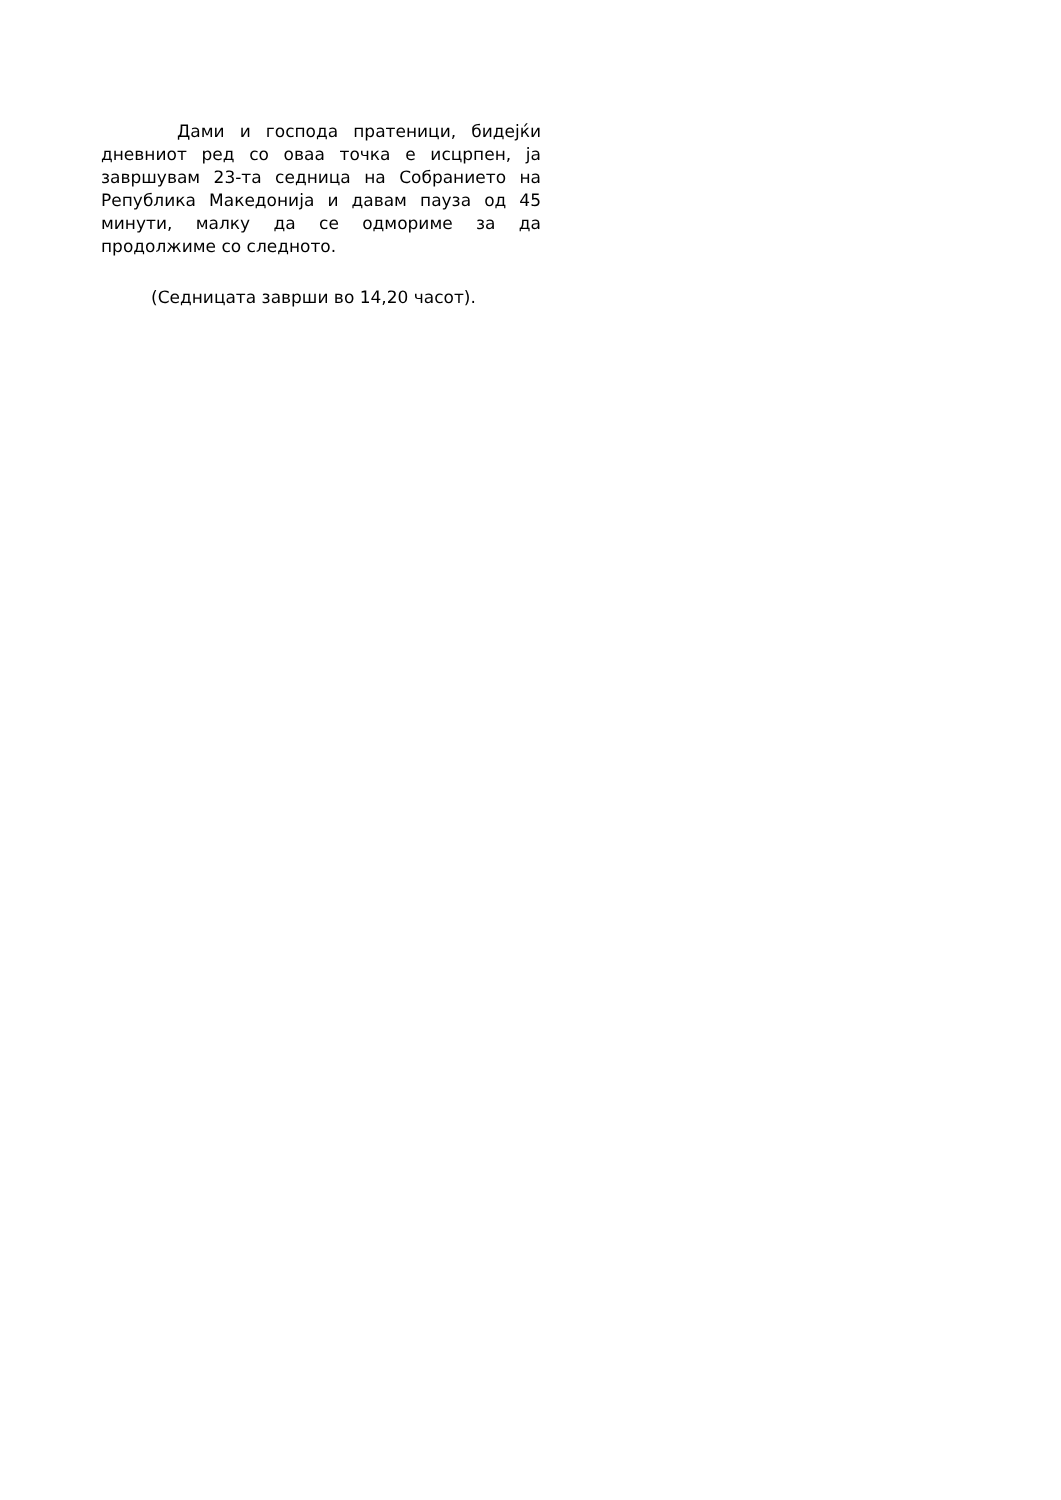Дами и господа пратеници, бидејќи дневниот ред со оваа точка е исцрпен, ја завршувам 23-та седница на Собранието на Република Македонија и давам пауза од 45 минути, малку да се одмориме за да продолжиме со следното.
(Седницата заврши во 14,20 часот).